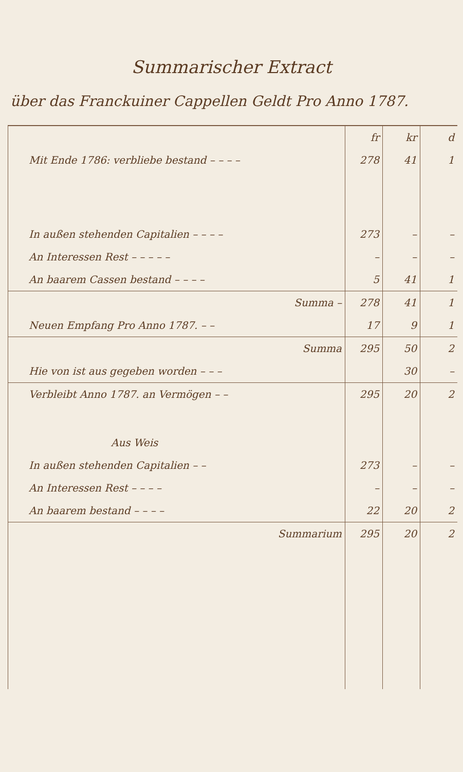Summarischer Extract
über das Franckuiner Cappellen Geldt Pro Anno 1787.
| | fr | kr | d |
| Mit Ende 1786: verbliebe bestand – – – – | 278 | 41 | 1 |
| In außen stehenden Capitalien – – – – | 273 | – | – |
| An Interessen Rest – – – – – | – | – | – |
| An baarem Cassen bestand – – – – | 5 | 41 | 1 |
| Summa – | 278 | 41 | 1 |
| Neuen Empfang Pro Anno 1787. – – | 17 | 9 | 1 |
| Summa | 295 | 50 | 2 |
| Hie von ist aus gegeben worden – – – | | 30 | – |
| Verbleibt Anno 1787. an Vermögen – – | 295 | 20 | 2 |
| Aus Weis | | | |
| In außen stehenden Capitalien – – | 273 | – | – |
| An Interessen Rest – – – – | – | – | – |
| An baarem bestand – – – – | 22 | 20 | 2 |
| Summarium | 295 | 20 | 2 |